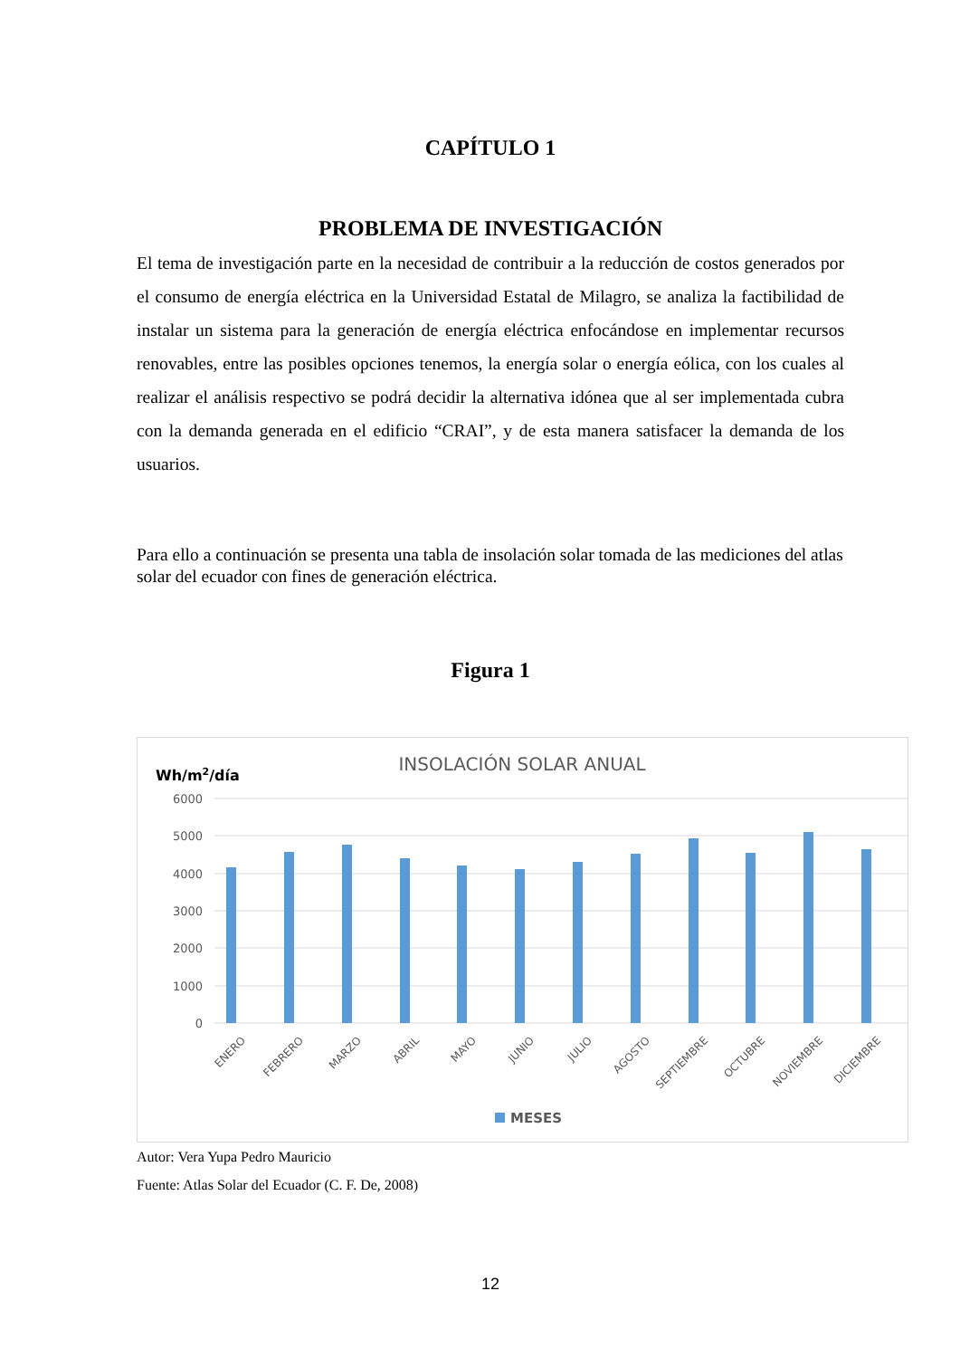CAPÍTULO 1
PROBLEMA DE INVESTIGACIÓN
El tema de investigación parte en la necesidad de contribuir a la reducción de costos generados por el consumo de energía eléctrica en la Universidad Estatal de Milagro, se analiza la factibilidad de instalar un sistema para la generación de energía eléctrica enfocándose en implementar recursos renovables, entre las posibles opciones tenemos, la energía solar o energía eólica, con los cuales al realizar el análisis respectivo se podrá decidir la alternativa idónea que al ser implementada cubra con la demanda generada en el edificio “CRAI”, y de esta manera satisfacer la demanda de los usuarios.
Para ello a continuación se presenta una tabla de insolación solar tomada de las mediciones del atlas solar del ecuador con fines de generación eléctrica.
Figura 1
INSOLACIÓN SOLAR ANUAL
Wh/m2/día
6000
5000
4000
3000
2000
1000
0
ENERO
FEBRERO
MARZO
ABRIL
MAYO
JUNIO
JULIO
AGOSTO
SEPTIEMBRE
OCTUBRE
NOVIEMBRE
DICIEMBRE
MESES
Autor: Vera Yupa Pedro Mauricio
Fuente: Atlas Solar del Ecuador (C. F. De, 2008)
12